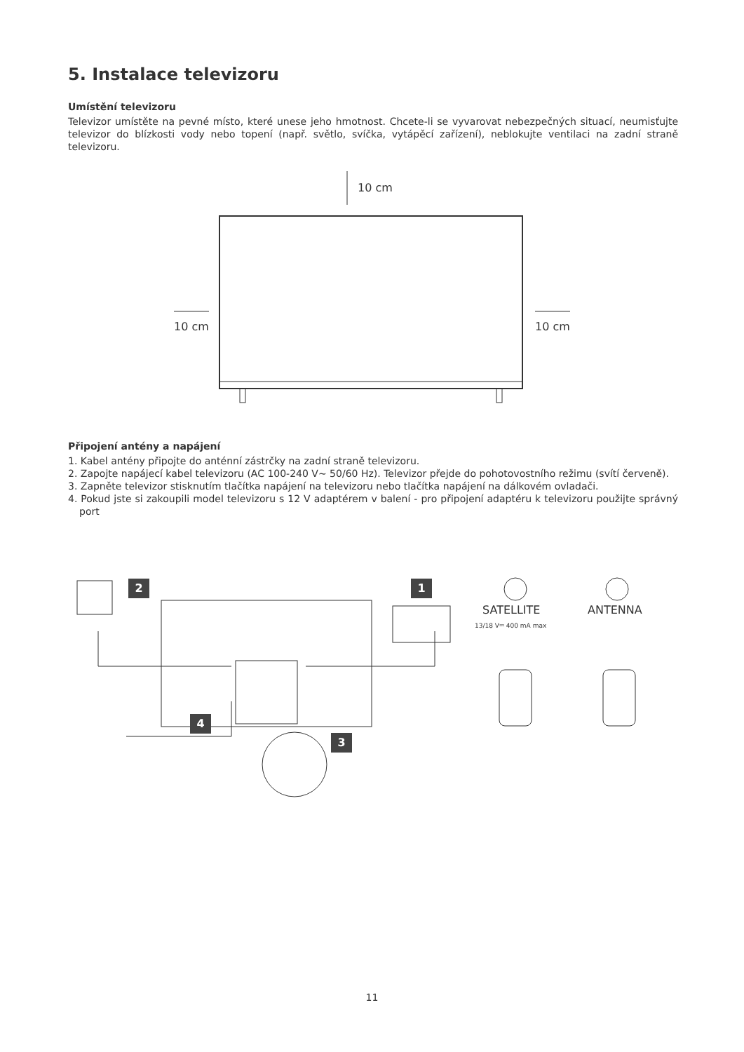5. Instalace televizoru
Umístění televizoru
Televizor umístěte na pevné místo, které unese jeho hmotnost. Chcete-li se vyvarovat nebezpečných situací, neumisťujte televizor do blízkosti vody nebo topení (např. světlo, svíčka, vytápěcí zařízení), neblokujte ventilaci na zadní straně televizoru.
10 cm
10 cm 10 cm
Připojení antény a napájení
1. Kabel antény připojte do anténní zástrčky na zadní straně televizoru.
2. Zapojte napájecí kabel televizoru (AC 100-240 V~ 50/60 Hz). Televizor přejde do pohotovostního režimu (svítí červeně).
3. Zapněte televizor stisknutím tlačítka napájení na televizoru nebo tlačítka napájení na dálkovém ovladači.
4. Pokud jste si zakoupili model televizoru s 12 V adaptérem v balení - pro připojení adaptéru k televizoru použijte správný port
2 1
4
3
SATELLITE
13/18 V⎓ 400 mA max
ANTENNA
11